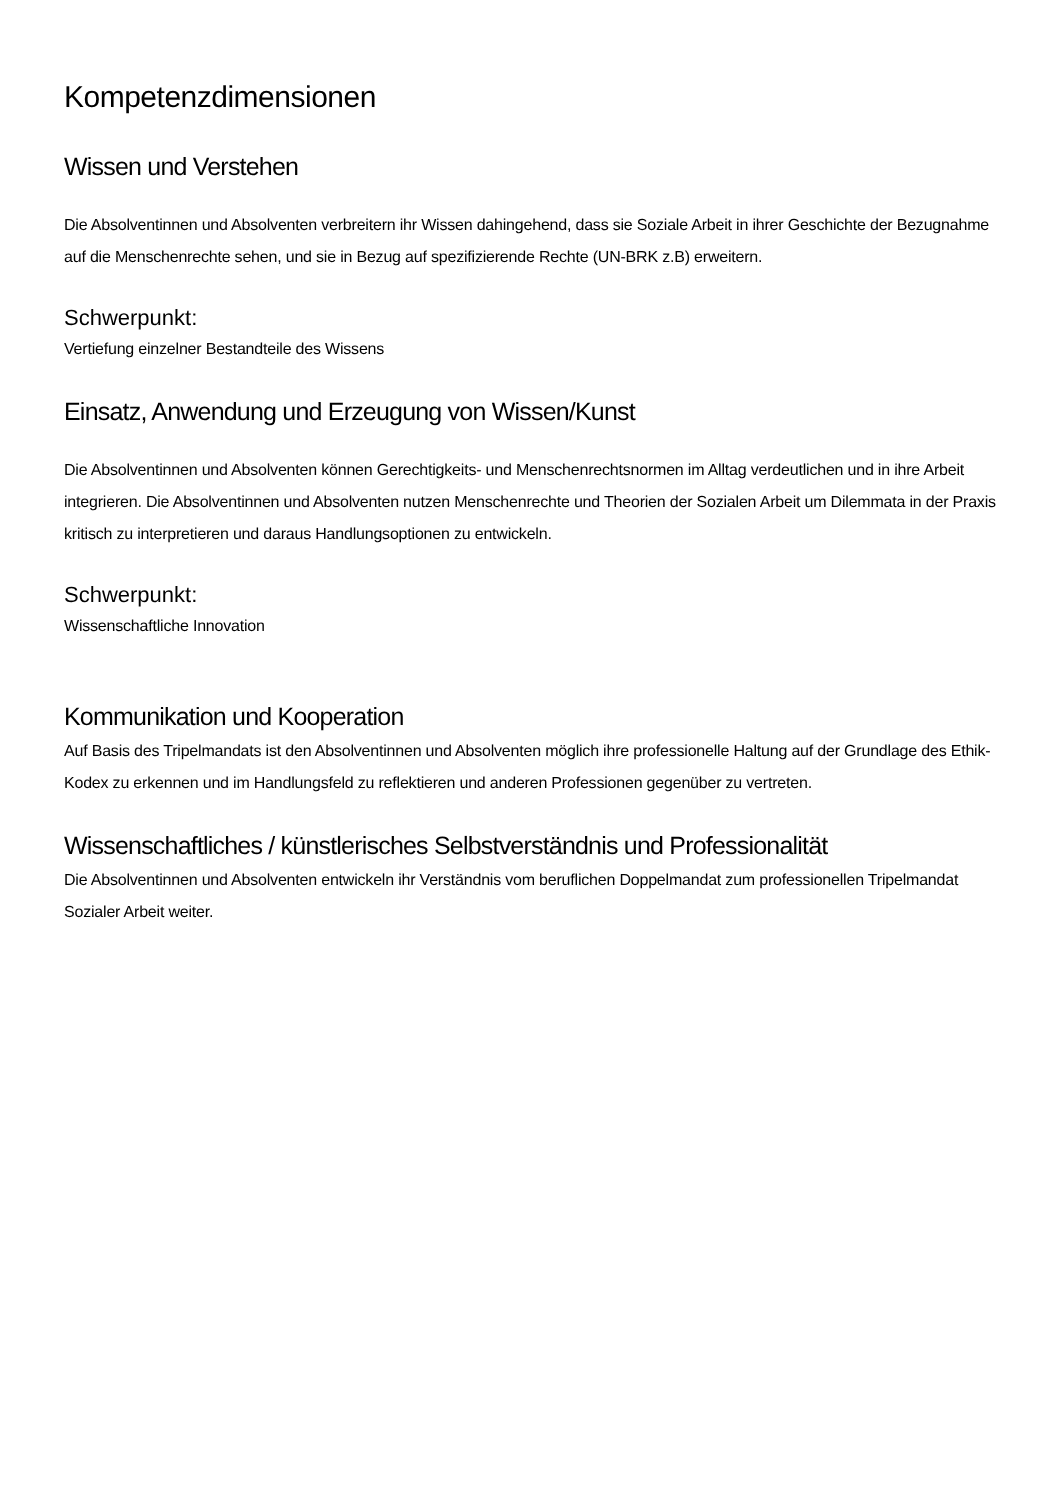Kompetenzdimensionen
Wissen und Verstehen
Die Absolventinnen und Absolventen verbreitern ihr Wissen dahingehend, dass sie Soziale Arbeit in ihrer Geschichte der Bezugnahme auf die Menschenrechte sehen, und sie in Bezug auf spezifizierende Rechte (UN-BRK z.B) erweitern.
Schwerpunkt:
Vertiefung einzelner Bestandteile des Wissens
Einsatz, Anwendung und Erzeugung von Wissen/Kunst
Die Absolventinnen und Absolventen können Gerechtigkeits- und Menschenrechtsnormen im Alltag verdeutlichen und in ihre Arbeit integrieren. Die Absolventinnen und Absolventen nutzen Menschenrechte und Theorien der Sozialen Arbeit um Dilemmata in der Praxis kritisch zu interpretieren und daraus Handlungsoptionen zu entwickeln.
Schwerpunkt:
Wissenschaftliche Innovation
Kommunikation und Kooperation
Auf Basis des Tripelmandats ist den Absolventinnen und Absolventen möglich ihre professionelle Haltung auf der Grundlage des Ethik-Kodex zu erkennen und im Handlungsfeld zu reflektieren und anderen Professionen gegenüber zu vertreten.
Wissenschaftliches / künstlerisches Selbstverständnis und Professionalität
Die Absolventinnen und Absolventen entwickeln ihr Verständnis vom beruflichen Doppelmandat zum professionellen Tripelmandat Sozialer Arbeit weiter.